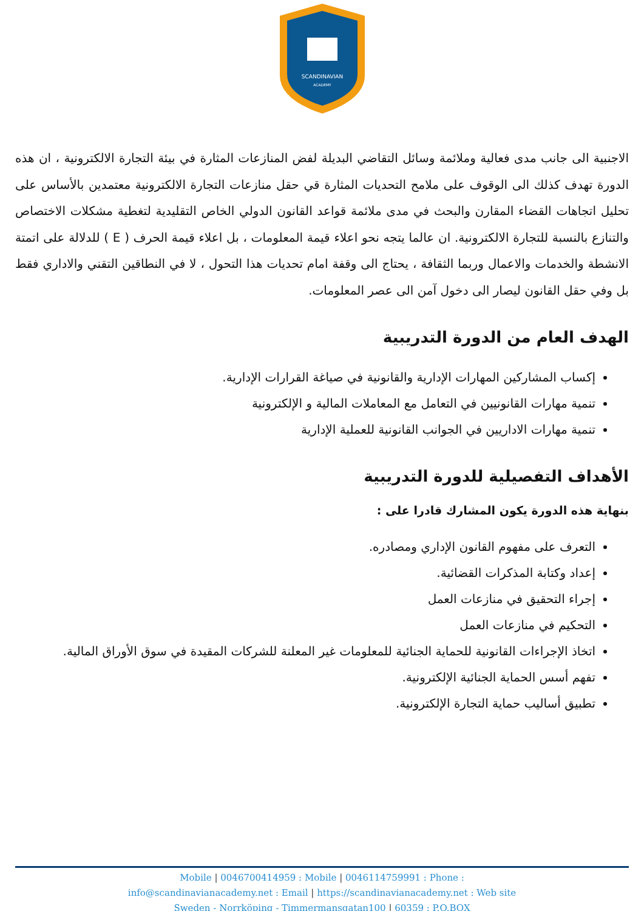SCANDINAVIAN
ACADEMY
الاجنبية الى جانب مدى فعالية وملائمة وسائل التقاضي البديلة لفض المنازعات المثارة في بيئة التجارة الالكترونية ، ان هذه الدورة تهدف كذلك الى الوقوف على ملامح التحديات المثارة قي حقل منازعات التجارة الالكترونية معتمدين بالأساس على تحليل اتجاهات القضاء المقارن والبحث في مدى ملائمة قواعد القانون الدولي الخاص التقليدية لتغطية مشكلات الاختصاص والتنازع بالنسبة للتجارة الالكترونية. ان عالما يتجه نحو اعلاء قيمة المعلومات ، بل اعلاء قيمة الحرف ( E ) للدلالة على اتمتة الانشطة والخدمات والاعمال وربما الثقافة ، يحتاج الى وقفة امام تحديات هذا التحول ، لا في النطاقين التقني والاداري فقط بل وفي حقل القانون ليصار الى دخول آمن الى عصر المعلومات.
الهدف العام من الدورة التدريبية
إكساب المشاركين المهارات الإدارية والقانونية في صياغة القرارات الإدارية.
تنمية مهارات القانونيين في التعامل مع المعاملات المالية و الإلكترونية
تنمية مهارات الاداريين في الجوانب القانونية للعملية الإدارية
الأهداف التفصيلية للدورة التدريبية
بنهاية هذه الدورة يكون المشارك قادرا على :
التعرف على مفهوم القانون الإداري ومصادره.
إعداد وكتابة المذكرات القضائية.
إجراء التحقيق في منازعات العمل
التحكيم في منازعات العمل
اتخاذ الإجراءات القانونية للحماية الجنائية للمعلومات غير المعلنة للشركات المقيدة في سوق الأوراق المالية.
تفهم أسس الحماية الجنائية الإلكترونية.
تطبيق أساليب حماية التجارة الإلكترونية.
Mobile | 0046700414959 : Mobile | 0046114759991 : Phone :
info@scandinavianacademy.net : Email | https://scandinavianacademy.net : Web site
Sweden - Norrköping - Timmermansgatan100 | 60359 : P.O.BOX